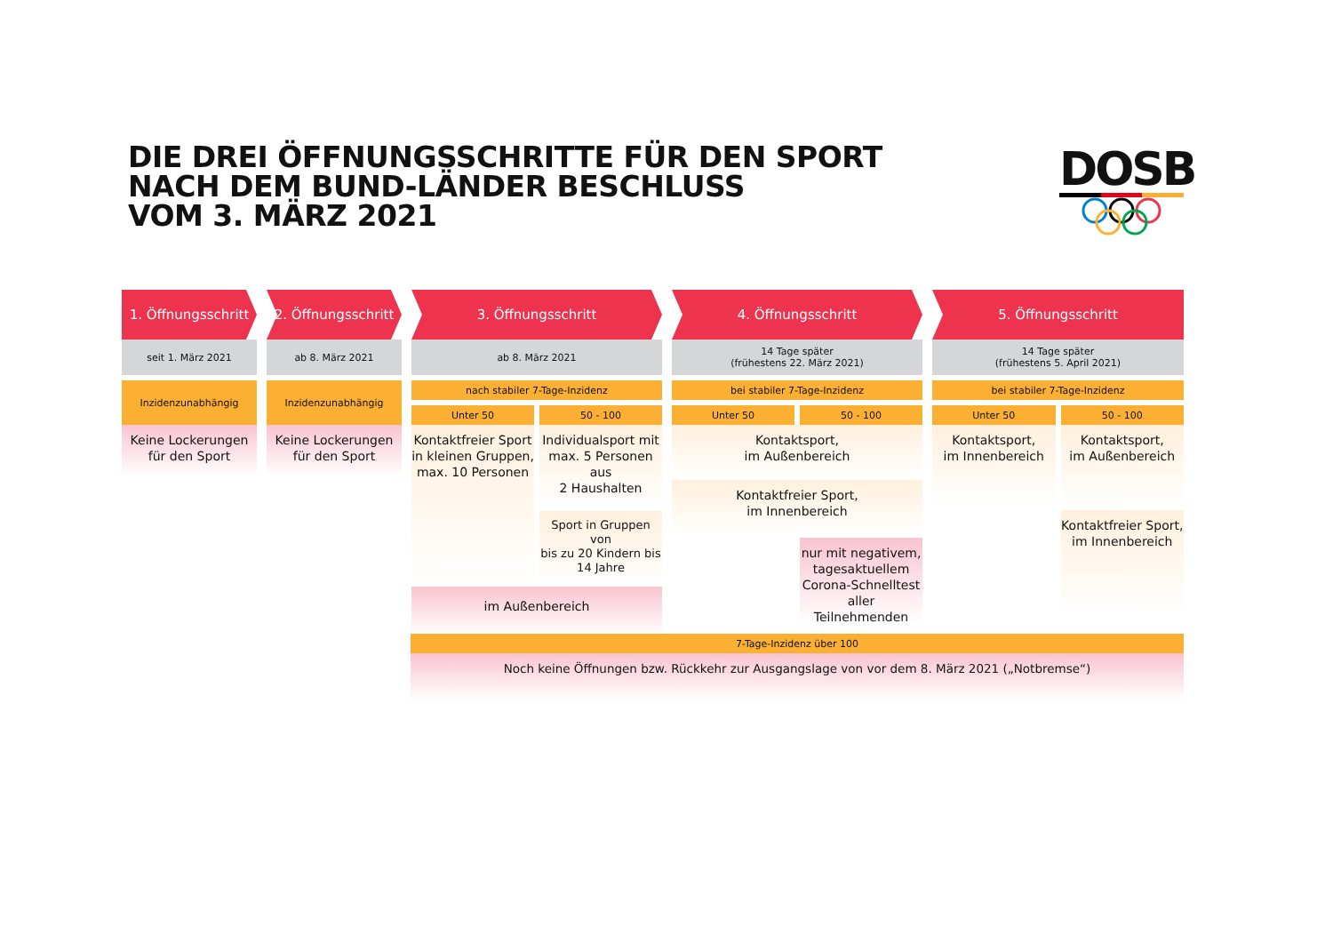DIE DREI ÖFFNUNGSSCHRITTE FÜR DEN SPORT
NACH DEM BUND-LÄNDER BESCHLUSS
VOM 3. MÄRZ 2021
DOSB
1. Öffnungsschritt
seit 1. März 2021
Inzidenzunabhängig
Keine Lockerungen
für den Sport
2. Öffnungsschritt
ab 8. März 2021
Inzidenzunabhängig
Keine Lockerungen
für den Sport
3. Öffnungsschritt
ab 8. März 2021
nach stabiler 7-Tage-Inzidenz
Unter 50
Kontaktfreier Sport
in kleinen Gruppen,
max. 10 Personen
50 - 100
Individualsport mit
max. 5 Personen aus
2 Haushalten
Sport in Gruppen von
bis zu 20 Kindern bis
14 Jahre
im Außenbereich
4. Öffnungsschritt
14 Tage später
(frühestens 22. März 2021)
bei stabiler 7-Tage-Inzidenz
Unter 50 50 - 100
Kontaktsport,
im Außenbereich
Kontaktfreier Sport,
im Innenbereich
nur mit negativem,
tagesaktuellem
Corona-Schnelltest
aller Teilnehmenden
5. Öffnungsschritt
14 Tage später
(frühestens 5. April 2021)
bei stabiler 7-Tage-Inzidenz
Unter 50
Kontaktsport,
im Innenbereich
50 - 100
Kontaktsport,
im Außenbereich
Kontaktfreier Sport,
im Innenbereich
7-Tage-Inzidenz über 100
Noch keine Öffnungen bzw. Rückkehr zur Ausgangslage von vor dem 8. März 2021 („Notbremse“)